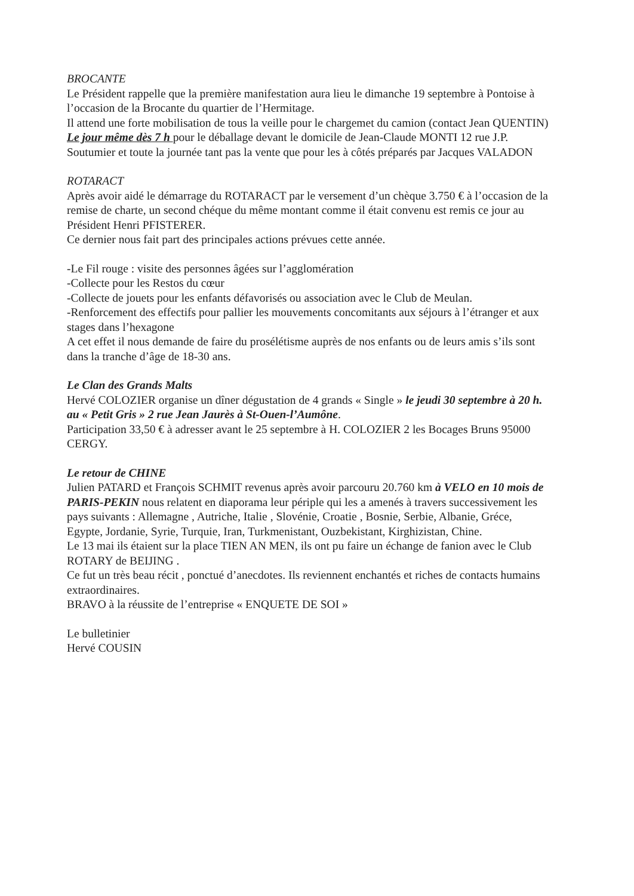BROCANTE
Le Président rappelle que la première manifestation aura lieu le dimanche 19 septembre à Pontoise à l’occasion de la Brocante du quartier de l’Hermitage.
Il attend une forte mobilisation de tous la veille pour le chargemet du camion (contact Jean QUENTIN)
Le jour même dès 7 h pour le déballage devant le domicile de Jean-Claude MONTI 12 rue J.P. Soutumier et toute la journée tant pas la vente que pour les à côtés préparés par Jacques VALADON
ROTARACT
Après avoir aidé le démarrage du ROTARACT par le versement d’un chèque 3.750 € à l’occasion de la remise de charte, un second chéque du même montant comme il était convenu est remis ce jour au Président Henri PFISTERER.
Ce dernier nous fait part des principales actions prévues cette année.
-Le Fil rouge : visite des personnes âgées sur l’agglomération
-Collecte pour les Restos du cœur
-Collecte de jouets pour les enfants défavorisés ou association avec le Club de Meulan.
-Renforcement des effectifs pour pallier les mouvements concomitants aux séjours à l’étranger et aux stages dans l’hexagone
A cet effet il nous demande de faire du prosélétisme auprès de nos enfants ou de leurs amis s’ils sont dans la tranche d’âge de 18-30 ans.
Le Clan des Grands Malts
Hervé COLOZIER organise un dîner dégustation de 4 grands « Single » le jeudi 30 septembre à 20 h. au « Petit Gris » 2 rue Jean Jaurès à St-Ouen-l’Aumône.
Participation 33,50 € à adresser avant le 25 septembre à H. COLOZIER 2 les Bocages Bruns 95000 CERGY.
Le retour de CHINE
Julien PATARD et François SCHMIT revenus après avoir parcouru 20.760 km à VELO en 10 mois de PARIS-PEKIN nous relatent en diaporama leur périple qui les a amenés à travers successivement les pays suivants : Allemagne , Autriche, Italie , Slovénie, Croatie , Bosnie, Serbie, Albanie, Gréce, Egypte, Jordanie, Syrie, Turquie, Iran, Turkmenistant, Ouzbekistant, Kirghizistan, Chine.
Le 13 mai ils étaient sur la place TIEN AN MEN, ils ont pu faire un échange de fanion avec le Club ROTARY de BEIJING .
Ce fut un très beau récit , ponctué d’anecdotes. Ils reviennent enchantés et riches de contacts humains extraordinaires.
BRAVO à la réussite de l’entreprise « ENQUETE DE SOI »
Le bulletinier
Hervé COUSIN